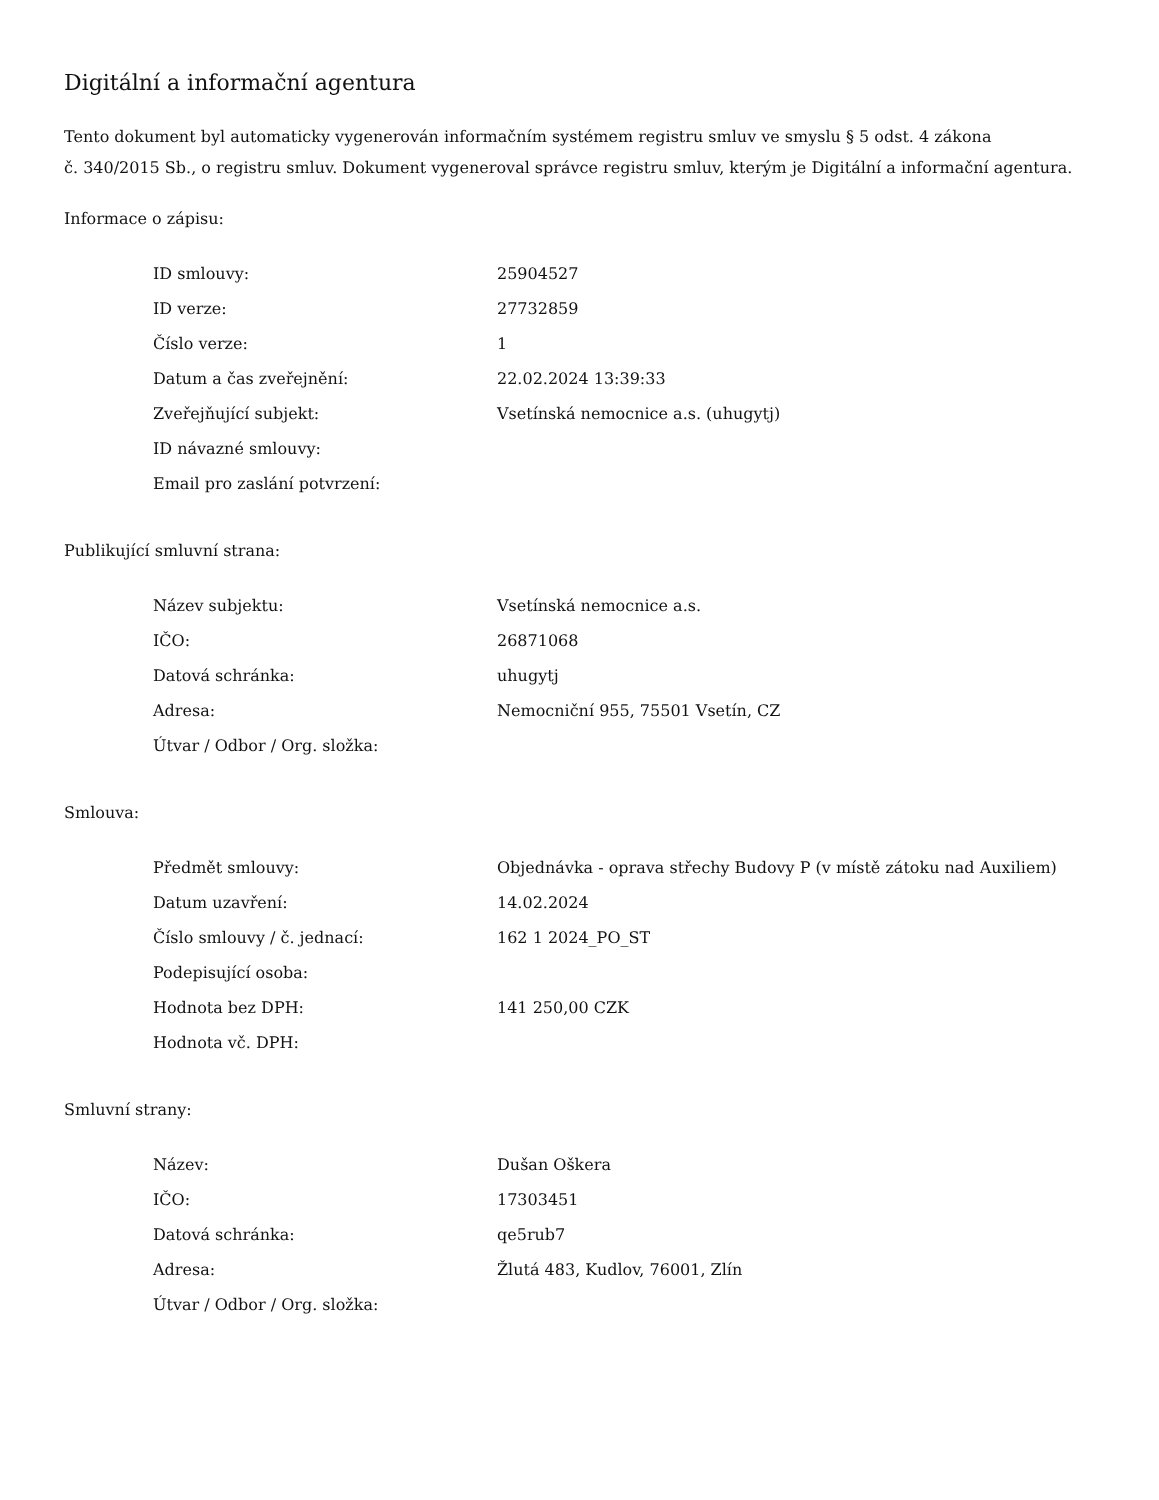Digitální a informační agentura
Tento dokument byl automaticky vygenerován informačním systémem registru smluv ve smyslu § 5 odst. 4 zákona
č. 340/2015 Sb., o registru smluv. Dokument vygeneroval správce registru smluv, kterým je Digitální a informační agentura.
Informace o zápisu:
| ID smlouvy: | 25904527 |
| ID verze: | 27732859 |
| Číslo verze: | 1 |
| Datum a čas zveřejnění: | 22.02.2024 13:39:33 |
| Zveřejňující subjekt: | Vsetínská nemocnice a.s. (uhugytj) |
| ID návazné smlouvy: | |
| Email pro zaslání potvrzení: | |
Publikující smluvní strana:
| Název subjektu: | Vsetínská nemocnice a.s. |
| IČO: | 26871068 |
| Datová schránka: | uhugytj |
| Adresa: | Nemocniční 955, 75501 Vsetín, CZ |
| Útvar / Odbor / Org. složka: | |
Smlouva:
| Předmět smlouvy: | Objednávka - oprava střechy Budovy P (v místě zátoku nad Auxiliem) |
| Datum uzavření: | 14.02.2024 |
| Číslo smlouvy / č. jednací: | 162 1 2024_PO_ST |
| Podepisující osoba: | |
| Hodnota bez DPH: | 141 250,00 CZK |
| Hodnota vč. DPH: | |
Smluvní strany:
| Název: | Dušan Oškera |
| IČO: | 17303451 |
| Datová schránka: | qe5rub7 |
| Adresa: | Žlutá 483, Kudlov, 76001, Zlín |
| Útvar / Odbor / Org. složka: | |